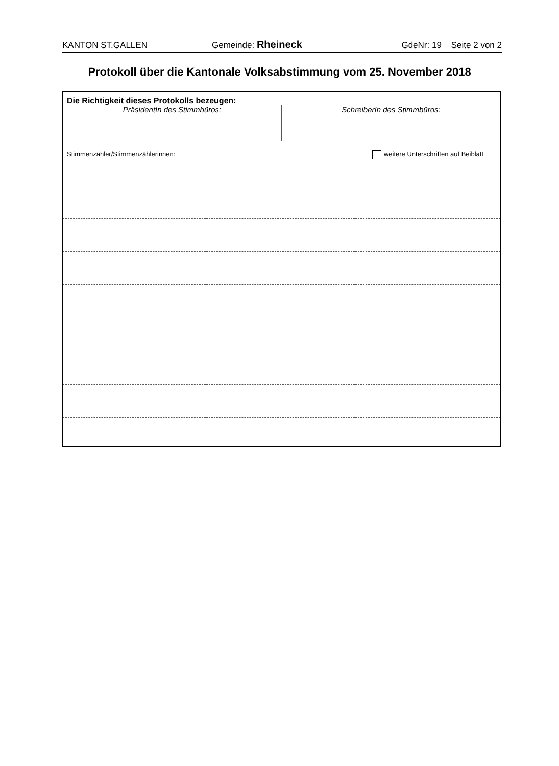KANTON ST.GALLEN Gemeinde: Rheineck GdeNr: 19 Seite 2 von 2
Protokoll über die Kantonale Volksabstimmung vom 25. November 2018
Die Richtigkeit dieses Protokolls bezeugen:
PräsidentIn des Stimmbüros: SchreiberIn des Stimmbüros:
| Stimmenzähler/Stimmenzählerinnen: | | weitere Unterschriften auf Beiblatt |